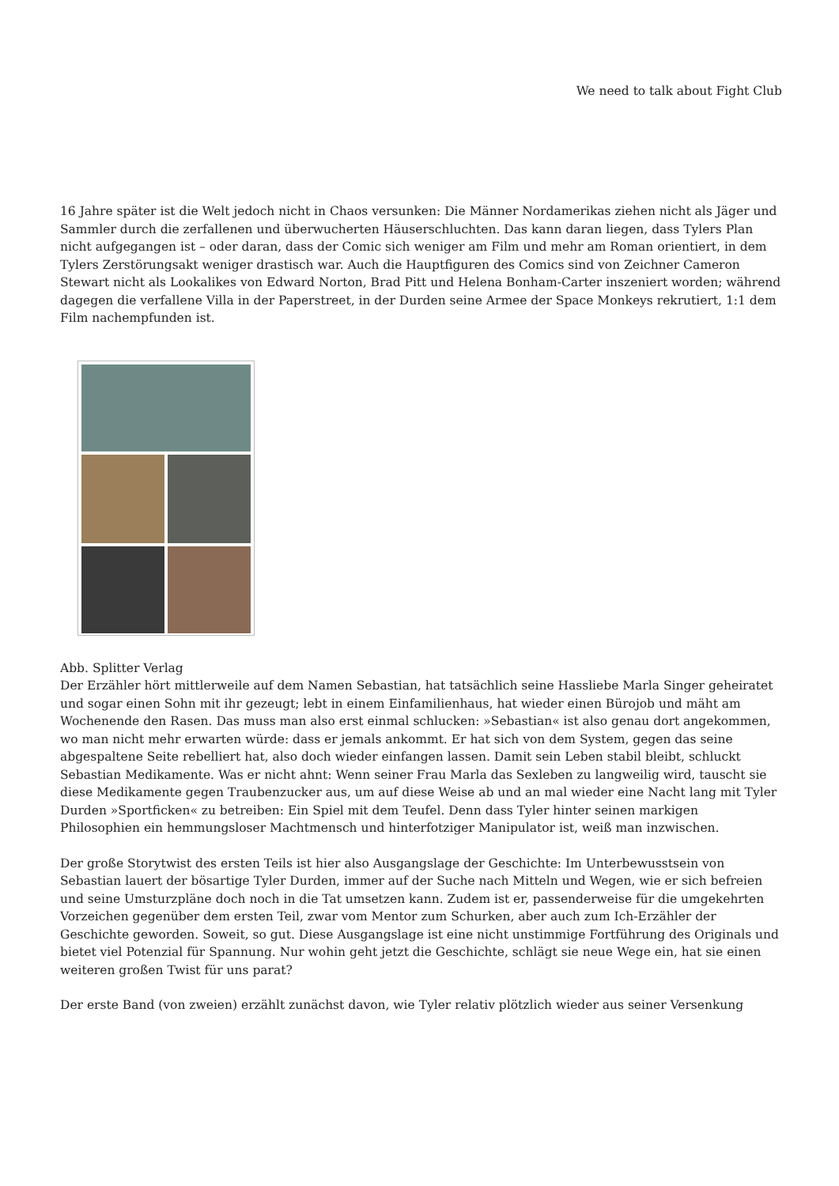We need to talk about Fight Club
16 Jahre später ist die Welt jedoch nicht in Chaos versunken: Die Männer Nordamerikas ziehen nicht als Jäger und Sammler durch die zerfallenen und überwucherten Häuserschluchten. Das kann daran liegen, dass Tylers Plan nicht aufgegangen ist – oder daran, dass der Comic sich weniger am Film und mehr am Roman orientiert, in dem Tylers Zerstörungsakt weniger drastisch war. Auch die Hauptfiguren des Comics sind von Zeichner Cameron Stewart nicht als Lookalikes von Edward Norton, Brad Pitt und Helena Bonham-Carter inszeniert worden; während dagegen die verfallene Villa in der Paperstreet, in der Durden seine Armee der Space Monkeys rekrutiert, 1:1 dem Film nachempfunden ist.
Abb. Splitter Verlag
Der Erzähler hört mittlerweile auf dem Namen Sebastian, hat tatsächlich seine Hassliebe Marla Singer geheiratet und sogar einen Sohn mit ihr gezeugt; lebt in einem Einfamilienhaus, hat wieder einen Bürojob und mäht am Wochenende den Rasen. Das muss man also erst einmal schlucken: »Sebastian« ist also genau dort angekommen, wo man nicht mehr erwarten würde: dass er jemals ankommt. Er hat sich von dem System, gegen das seine abgespaltene Seite rebelliert hat, also doch wieder einfangen lassen. Damit sein Leben stabil bleibt, schluckt Sebastian Medikamente. Was er nicht ahnt: Wenn seiner Frau Marla das Sexleben zu langweilig wird, tauscht sie diese Medikamente gegen Traubenzucker aus, um auf diese Weise ab und an mal wieder eine Nacht lang mit Tyler Durden »Sportficken« zu betreiben: Ein Spiel mit dem Teufel. Denn dass Tyler hinter seinen markigen Philosophien ein hemmungsloser Machtmensch und hinterfotziger Manipulator ist, weiß man inzwischen.
Der große Storytwist des ersten Teils ist hier also Ausgangslage der Geschichte: Im Unterbewusstsein von Sebastian lauert der bösartige Tyler Durden, immer auf der Suche nach Mitteln und Wegen, wie er sich befreien und seine Umsturzpläne doch noch in die Tat umsetzen kann. Zudem ist er, passenderweise für die umgekehrten Vorzeichen gegenüber dem ersten Teil, zwar vom Mentor zum Schurken, aber auch zum Ich-Erzähler der Geschichte geworden. Soweit, so gut. Diese Ausgangslage ist eine nicht unstimmige Fortführung des Originals und bietet viel Potenzial für Spannung. Nur wohin geht jetzt die Geschichte, schlägt sie neue Wege ein, hat sie einen weiteren großen Twist für uns parat?
Der erste Band (von zweien) erzählt zunächst davon, wie Tyler relativ plötzlich wieder aus seiner Versenkung